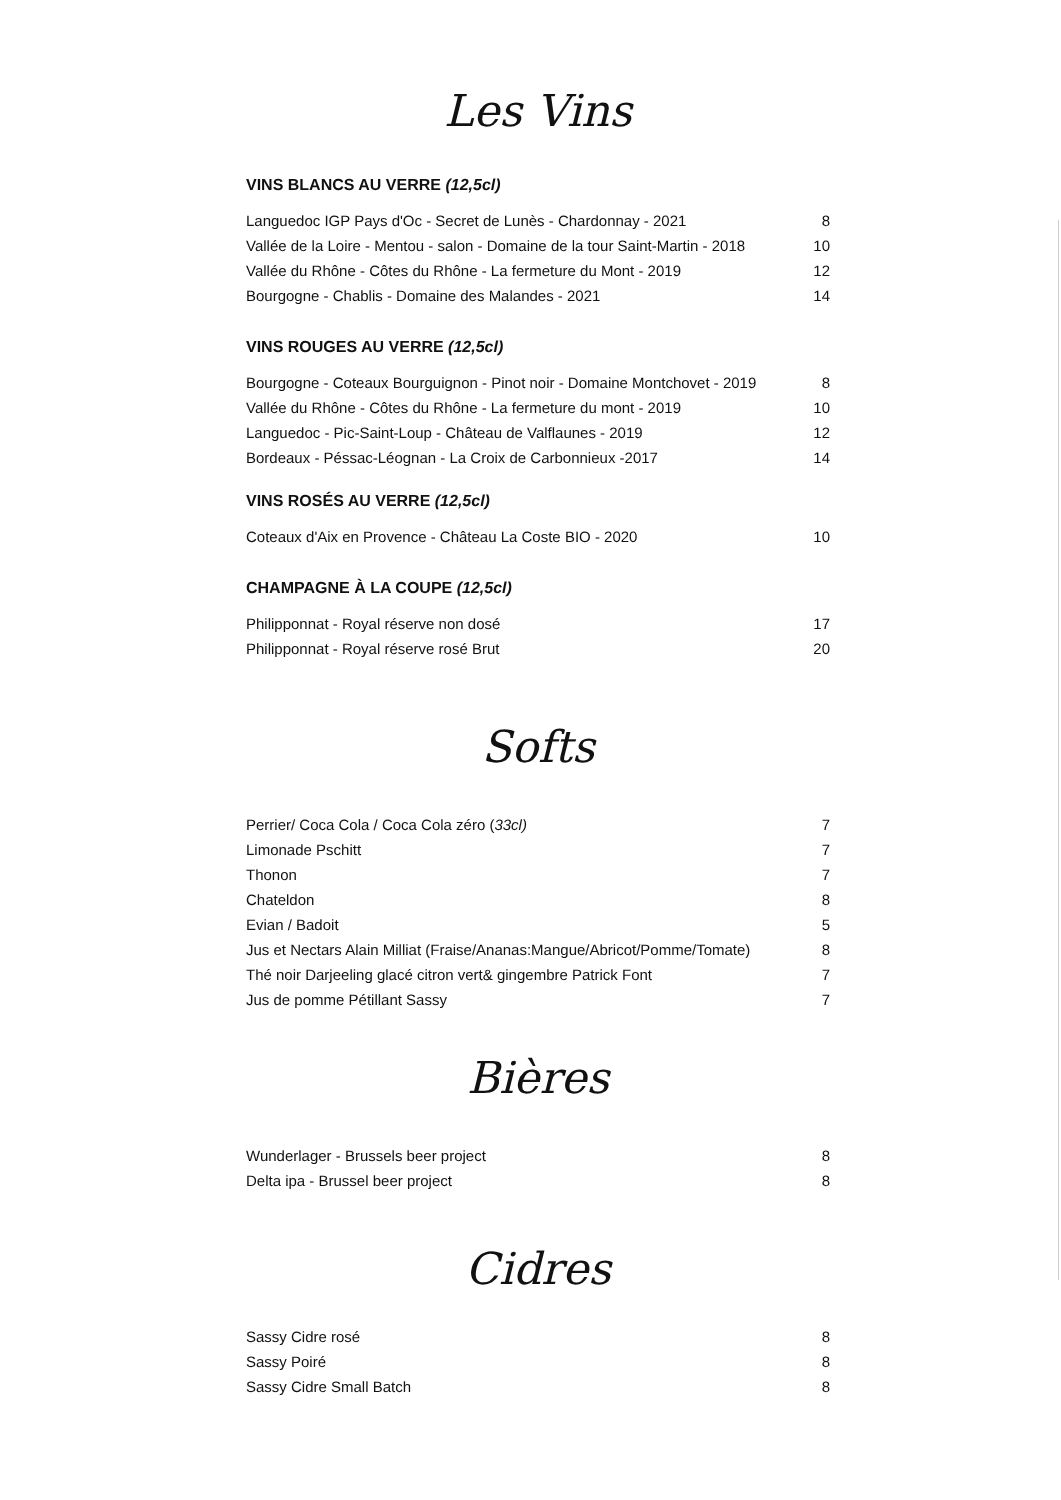Les Vins
VINS BLANCS AU VERRE (12,5cl)
| Languedoc IGP Pays d'Oc - Secret de Lunès - Chardonnay - 2021 | 8 |
| Vallée de la Loire - Mentou - salon - Domaine de la tour Saint-Martin - 2018 | 10 |
| Vallée du Rhône - Côtes du Rhône - La fermeture du Mont - 2019 | 12 |
| Bourgogne - Chablis - Domaine des Malandes - 2021 | 14 |
VINS ROUGES AU VERRE (12,5cl)
| Bourgogne - Coteaux Bourguignon - Pinot noir - Domaine Montchovet - 2019 | 8 |
| Vallée du Rhône - Côtes du Rhône - La fermeture du mont - 2019 | 10 |
| Languedoc - Pic-Saint-Loup - Château de Valflaunes - 2019 | 12 |
| Bordeaux - Péssac-Léognan - La Croix de Carbonnieux -2017 | 14 |
VINS ROSÉS AU VERRE (12,5cl)
| Coteaux d'Aix en Provence - Château La Coste BIO - 2020 | 10 |
CHAMPAGNE À LA COUPE (12,5cl)
| Philipponnat - Royal réserve non dosé | 17 |
| Philipponnat - Royal réserve rosé Brut | 20 |
Softs
| Perrier/ Coca Cola / Coca Cola zéro ( 33cl) | 7 |
| Limonade Pschitt | 7 |
| Thonon | 7 |
| Chateldon | 8 |
| Evian / Badoit | 5 |
| Jus et Nectars Alain Milliat (Fraise/Ananas:Mangue/Abricot/Pomme/Tomate) | 8 |
| Thé noir Darjeeling glacé citron vert& gingembre Patrick Font | 7 |
| Jus de pomme Pétillant Sassy | 7 |
Bières
| Wunderlager - Brussels beer project | 8 |
| Delta ipa - Brussel beer project | 8 |
Cidres
| Sassy Cidre rosé | 8 |
| Sassy Poiré | 8 |
| Sassy Cidre Small Batch | 8 |